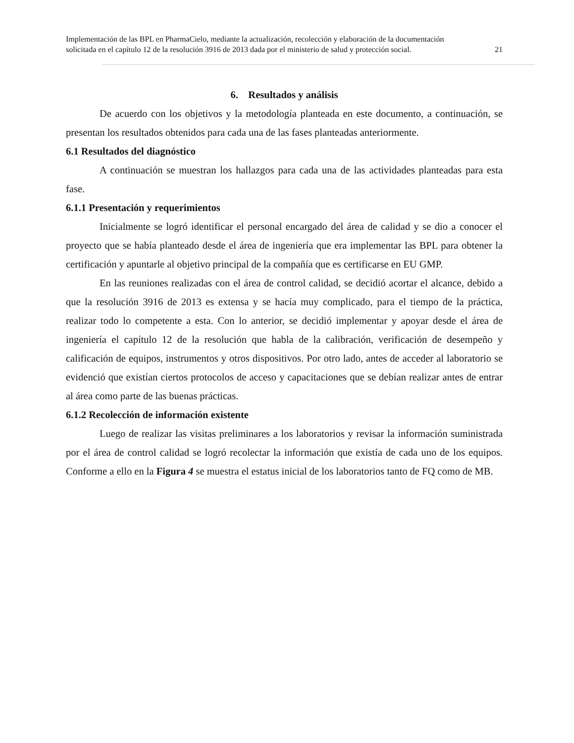Implementación de las BPL en PharmaCielo, mediante la actualización, recolección y elaboración de la documentación
solicitada en el capítulo 12 de la resolución 3916 de 2013 dada por el ministerio de salud y protección social. 21
6. Resultados y análisis
De acuerdo con los objetivos y la metodología planteada en este documento, a continuación, se presentan los resultados obtenidos para cada una de las fases planteadas anteriormente.
6.1 Resultados del diagnóstico
A continuación se muestran los hallazgos para cada una de las actividades planteadas para esta fase.
6.1.1 Presentación y requerimientos
Inicialmente se logró identificar el personal encargado del área de calidad y se dio a conocer el proyecto que se había planteado desde el área de ingeniería que era implementar las BPL para obtener la certificación y apuntarle al objetivo principal de la compañía que es certificarse en EU GMP.
En las reuniones realizadas con el área de control calidad, se decidió acortar el alcance, debido a que la resolución 3916 de 2013 es extensa y se hacía muy complicado, para el tiempo de la práctica, realizar todo lo competente a esta. Con lo anterior, se decidió implementar y apoyar desde el área de ingeniería el capítulo 12 de la resolución que habla de la calibración, verificación de desempeño y calificación de equipos, instrumentos y otros dispositivos. Por otro lado, antes de acceder al laboratorio se evidenció que existían ciertos protocolos de acceso y capacitaciones que se debían realizar antes de entrar al área como parte de las buenas prácticas.
6.1.2 Recolección de información existente
Luego de realizar las visitas preliminares a los laboratorios y revisar la información suministrada por el área de control calidad se logró recolectar la información que existía de cada uno de los equipos. Conforme a ello en la Figura 4 se muestra el estatus inicial de los laboratorios tanto de FQ como de MB.